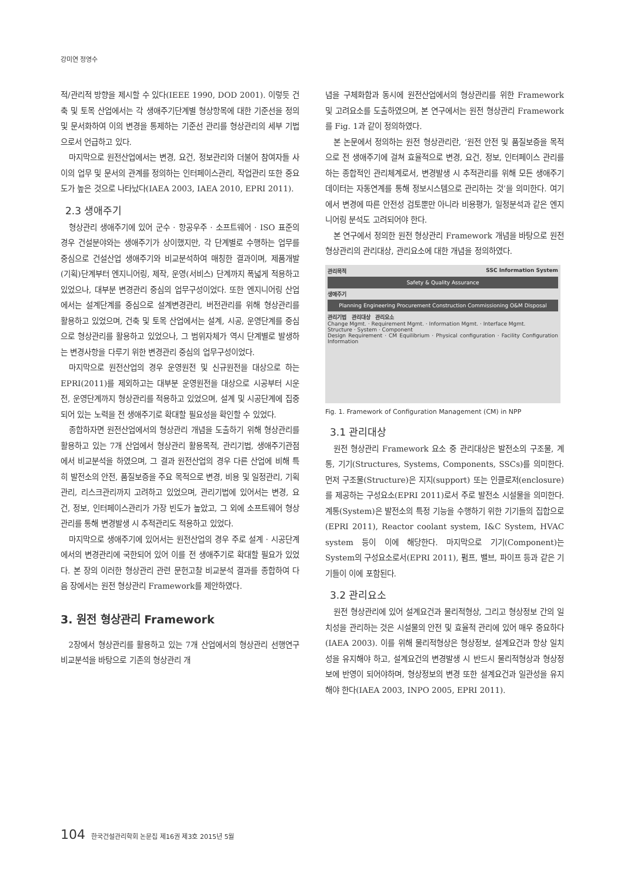강미연 정영수
적/관리적 방향을 제시할 수 있다(IEEE 1990, DOD 2001). 이렇듯 건축 및 토목 산업에서는 각 생애주기단계별 형상항목에 대한 기준선을 정의 및 문서화하여 이의 변경을 통제하는 기준선 관리를 형상관리의 세부 기법으로서 언급하고 있다.
마지막으로 원전산업에서는 변경, 요건, 정보관리와 더불어 참여자들 사이의 업무 및 문서의 관계를 정의하는 인터페이스관리, 작업관리 또한 중요도가 높은 것으로 나타났다(IAEA 2003, IAEA 2010, EPRI 2011).
2.3 생애주기
형상관리 생애주기에 있어 군수 · 항공우주 · 소프트웨어 · ISO 표준의 경우 건설분야와는 생애주기가 상이했지만, 각 단계별로 수행하는 업무를 중심으로 건설산업 생애주기와 비교분석하여 매칭한 결과이며, 제품개발(기획)단계부터 엔지니어링, 제작, 운영(서비스) 단계까지 폭넓게 적용하고 있었으나, 대부분 변경관리 중심의 업무구성이었다. 또한 엔지니어링 산업에서는 설계단계를 중심으로 설계변경관리, 버전관리를 위해 형상관리를 활용하고 있었으며, 건축 및 토목 산업에서는 설계, 시공, 운영단계를 중심으로 형상관리를 활용하고 있었으나, 그 범위자체가 역시 단계별로 발생하는 변경사항을 다루기 위한 변경관리 중심의 업무구성이었다.
마지막으로 원전산업의 경우 운영원전 및 신규원전을 대상으로 하는 EPRI(2011)를 제외하고는 대부분 운영원전을 대상으로 시공부터 시운전, 운영단계까지 형상관리를 적용하고 있었으며, 설계 및 시공단계에 집중되어 있는 노력을 전 생애주기로 확대할 필요성을 확인할 수 있었다.
종합하자면 원전산업에서의 형상관리 개념을 도출하기 위해 형상관리를 활용하고 있는 7개 산업에서 형상관리 활용목적, 관리기법, 생애주기관점에서 비교분석을 하였으며, 그 결과 원전산업의 경우 다른 산업에 비해 특히 발전소의 안전, 품질보증을 주요 목적으로 변경, 비용 및 일정관리, 기획관리, 리스크관리까지 고려하고 있었으며, 관리기법에 있어서는 변경, 요건, 정보, 인터페이스관리가 가장 빈도가 높았고, 그 외에 소프트웨어 형상관리를 통해 변경발생 시 추적관리도 적용하고 있었다.
마지막으로 생애주기에 있어서는 원전산업의 경우 주로 설계 · 시공단계에서의 변경관리에 국한되어 있어 이를 전 생애주기로 확대할 필요가 있었다. 본 장의 이러한 형상관리 관련 문헌고찰 비교분석 결과를 종합하여 다음 장에서는 원전 형상관리 Framework를 제안하였다.
3. 원전 형상관리 Framework
2장에서 형상관리를 활용하고 있는 7개 산업에서의 형상관리 선행연구 비교분석을 바탕으로 기존의 형상관리 개
념을 구체화함과 동시에 원전산업에서의 형상관리를 위한 Framework 및 고려요소를 도출하였으며, 본 연구에서는 원전 형상관리 Framework를 Fig. 1과 같이 정의하였다.
본 논문에서 정의하는 원전 형상관리란, ‘원전 안전 및 품질보증을 목적으로 전 생애주기에 걸쳐 효율적으로 변경, 요건, 정보, 인터페이스 관리를 하는 종합적인 관리체계로서, 변경발생 시 추적관리를 위해 모든 생애주기데이터는 자동연계를 통해 정보시스템으로 관리하는 것’을 의미한다. 여기에서 변경에 따른 안전성 검토뿐만 아니라 비용평가, 일정분석과 같은 엔지니어링 분석도 고려되어야 한다.
본 연구에서 정의한 원전 형상관리 Framework 개념을 바탕으로 원전 형상관리의 관리대상, 관리요소에 대한 개념을 정의하였다.
관리목적 SSC Information System
Safety & Quality Assurance
생애주기
Planning Engineering Procurement Construction Commissioning O&M Disposal
관리기법 관리대상 관리요소
Change Mgmt. · Requirement Mgmt. · Information Mgmt. · Interface Mgmt.
Structure · System · Component
Design Requirement · CM Equilibrium · Physical configuration · Facility Configuration Information
Fig. 1. Framework of Configuration Management (CM) in NPP
3.1 관리대상
원전 형상관리 Framework 요소 중 관리대상은 발전소의 구조물, 계통, 기기(Structures, Systems, Components, SSCs)를 의미한다. 먼저 구조물(Structure)은 지지(support) 또는 인클로저(enclosure)를 제공하는 구성요소(EPRI 2011)로서 주로 발전소 시설물을 의미한다. 계통(System)은 발전소의 특정 기능을 수행하기 위한 기기들의 집합으로(EPRI 2011), Reactor coolant system, I&C System, HVAC system 등이 이에 해당한다. 마지막으로 기기(Component)는 System의 구성요소로서(EPRI 2011), 펌프, 밸브, 파이프 등과 같은 기기들이 이에 포함된다.
3.2 관리요소
원전 형상관리에 있어 설계요건과 물리적형상, 그리고 형상정보 간의 일치성을 관리하는 것은 시설물의 안전 및 효율적 관리에 있어 매우 중요하다(IAEA 2003). 이를 위해 물리적형상은 형상정보, 설계요건과 항상 일치성을 유지해야 하고, 설계요건의 변경발생 시 반드시 물리적형상과 형상정보에 반영이 되어야하며, 형상정보의 변경 또한 설계요건과 일관성을 유지해야 한다(IAEA 2003, INPO 2005, EPRI 2011).
104 한국건설관리학회 논문집 제16권 제3호 2015년 5월